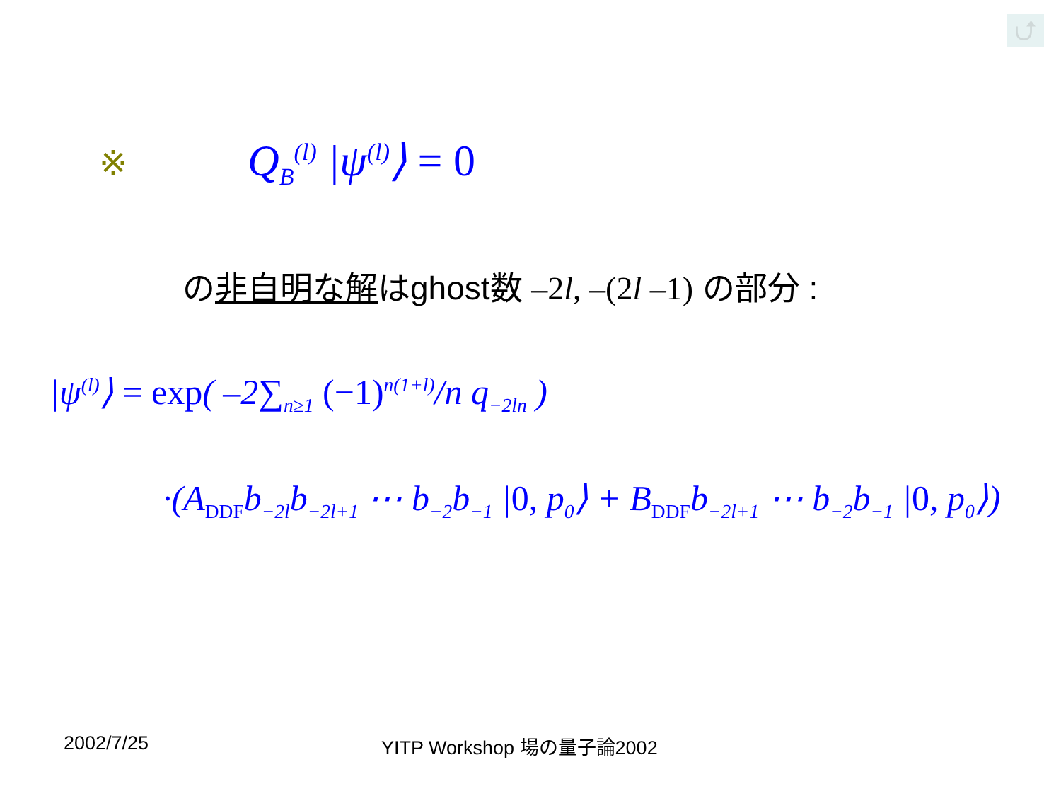⮍
※ Q<sub>B</sub><sup>(l)</sup> |ψ<sup>(l)</sup>⟩ = 0
の非自明な解はghost数 –2l, –(2l –1) の部分 :
|ψ<sup>(l)</sup>⟩ = exp( –2∑<sub>n≥1</sub> (−1)<sup>n(1+l)</sup>/n q<sub>−2ln</sub> )
·(A<sub>DDF</sub>b<sub>−2l</sub>b<sub>−2l+1</sub> ⋯ b<sub>−2</sub>b<sub>−1</sub> |0, p<sub>0</sub>⟩ + B<sub>DDF</sub>b<sub>−2l+1</sub> ⋯ b<sub>−2</sub>b<sub>−1</sub> |0, p<sub>0</sub>⟩)
2002/7/25 YITP Workshop 場の量子論2002